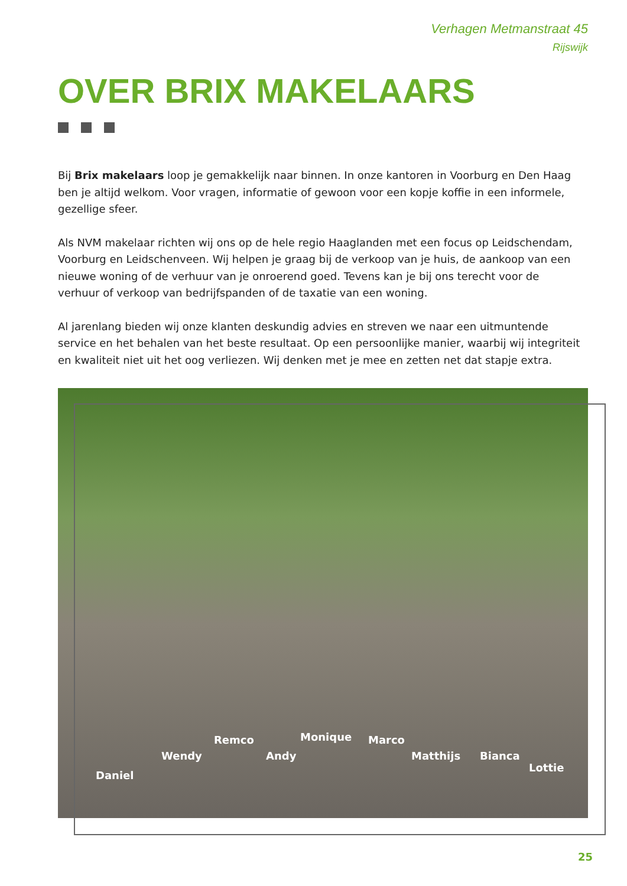Verhagen Metmanstraat 45
Rijswijk
OVER BRIX MAKELAARS
Bij Brix makelaars loop je gemakkelijk naar binnen. In onze kantoren in Voorburg en Den Haag ben je altijd welkom. Voor vragen, informatie of gewoon voor een kopje koffie in een informele, gezellige sfeer.
Als NVM makelaar richten wij ons op de hele regio Haaglanden met een focus op Leidschendam, Voorburg en Leidschenveen. Wij helpen je graag bij de verkoop van je huis, de aankoop van een nieuwe woning of de verhuur van je onroerend goed. Tevens kan je bij ons terecht voor de verhuur of verkoop van bedrijfspanden of de taxatie van een woning.
Al jarenlang bieden wij onze klanten deskundig advies en streven we naar een uitmuntende service en het behalen van het beste resultaat. Op een persoonlijke manier, waarbij wij integriteit en kwaliteit niet uit het oog verliezen. Wij denken met je mee en zetten net dat stapje extra.
Remco Monique Marco
Wendy Andy Matthijs Bianca
Lottie
Daniel
25